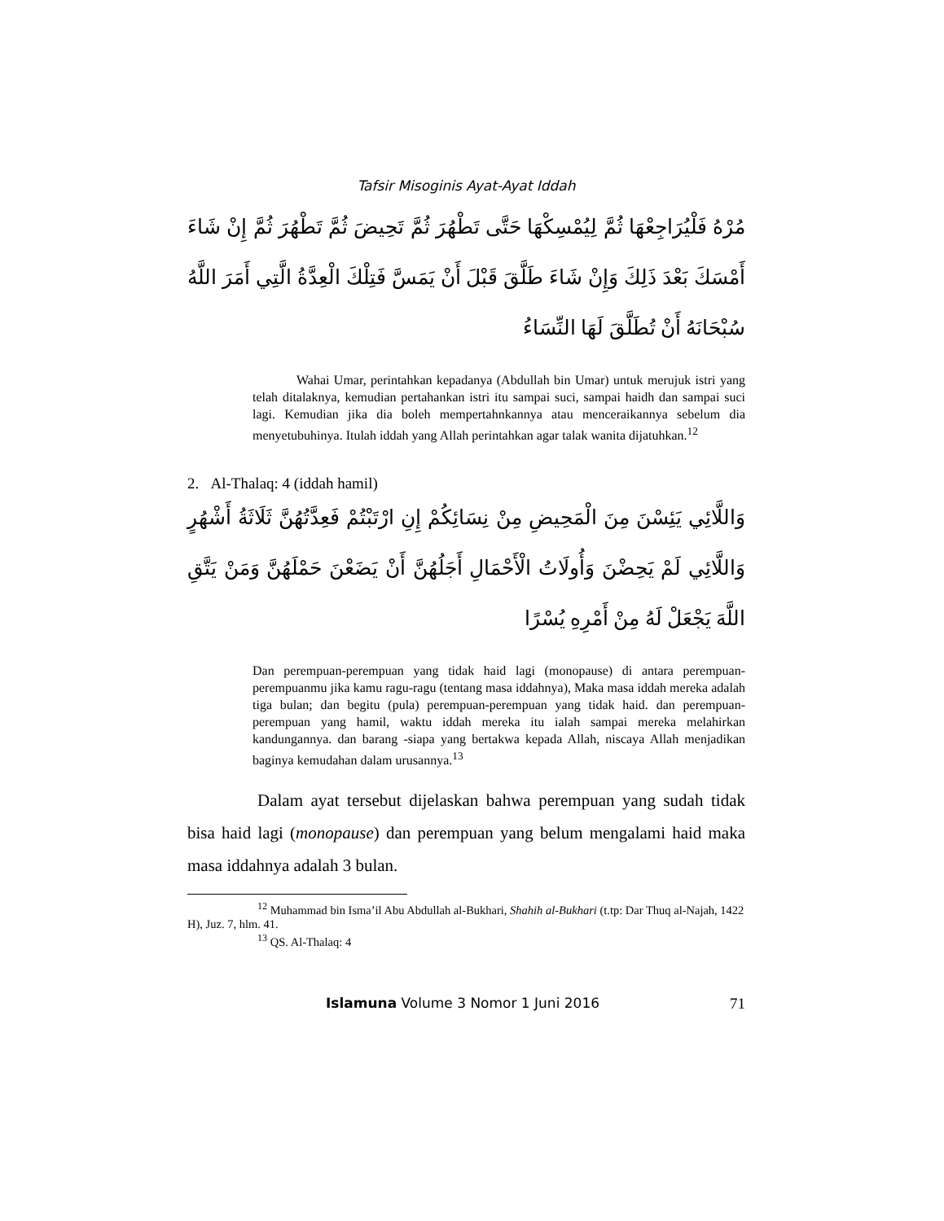Tafsir Misoginis Ayat-Ayat Iddah
مُرْهُ فَلْيُرَاجِعْهَا ثُمَّ لِيُمْسِكْهَا حَتَّى تَطْهُرَ ثُمَّ تَحِيضَ ثُمَّ تَطْهُرَ ثُمَّ إِنْ شَاءَ أَمْسَكَ بَعْدَ ذَلِكَ وَإِنْ شَاءَ طَلَّقَ قَبْلَ أَنْ يَمَسَّ فَتِلْكَ الْعِدَّةُ الَّتِي أَمَرَ اللَّهُ سُبْحَانَهُ أَنْ تُطَلَّقَ لَهَا النِّسَاءُ
Wahai Umar, perintahkan kepadanya (Abdullah bin Umar) untuk merujuk istri yang telah ditalaknya, kemudian pertahankan istri itu sampai suci, sampai haidh dan sampai suci lagi. Kemudian jika dia boleh mempertahnkannya atau menceraikannya sebelum dia menyetubuhinya. Itulah iddah yang Allah perintahkan agar talak wanita dijatuhkan.<sup>12</sup>
2. Al-Thalaq: 4 (iddah hamil)
وَاللَّائِي يَئِسْنَ مِنَ الْمَحِيضِ مِنْ نِسَائِكُمْ إِنِ ارْتَبْتُمْ فَعِدَّتُهُنَّ ثَلَاثَةُ أَشْهُرٍ وَاللَّائِي لَمْ يَحِضْنَ وَأُولَاتُ الْأَحْمَالِ أَجَلُهُنَّ أَنْ يَضَعْنَ حَمْلَهُنَّ وَمَنْ يَتَّقِ اللَّهَ يَجْعَلْ لَهُ مِنْ أَمْرِهِ يُسْرًا
Dan perempuan-perempuan yang tidak haid lagi (monopause) di antara perempuan-perempuanmu jika kamu ragu-ragu (tentang masa iddahnya), Maka masa iddah mereka adalah tiga bulan; dan begitu (pula) perempuan-perempuan yang tidak haid. dan perempuan-perempuan yang hamil, waktu iddah mereka itu ialah sampai mereka melahirkan kandungannya. dan barang -siapa yang bertakwa kepada Allah, niscaya Allah menjadikan baginya kemudahan dalam urusannya.<sup>13</sup>
Dalam ayat tersebut dijelaskan bahwa perempuan yang sudah tidak bisa haid lagi (monopause) dan perempuan yang belum mengalami haid maka masa iddahnya adalah 3 bulan.
<sup>12</sup> Muhammad bin Isma’il Abu Abdullah al-Bukhari, Shahih al-Bukhari (t.tp: Dar Thuq al-Najah, 1422 H), Juz. 7, hlm. 41.
<sup>13</sup> QS. Al-Thalaq: 4
Islamuna Volume 3 Nomor 1 Juni 2016 71